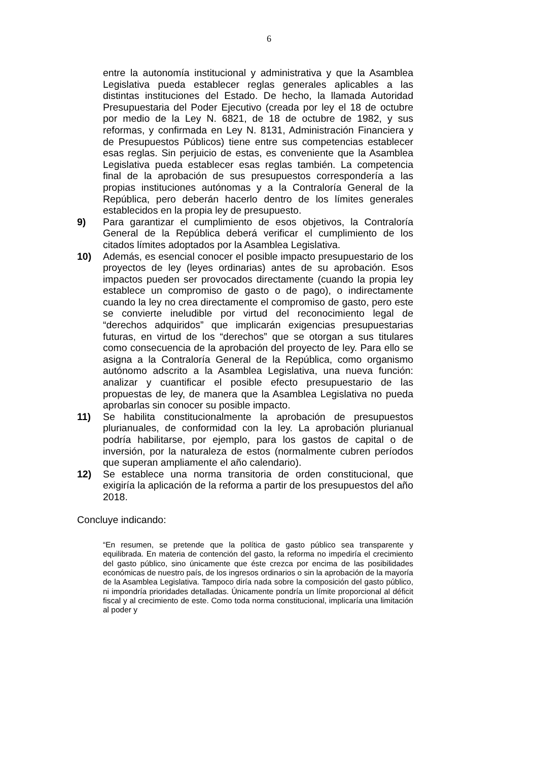6
entre la autonomía institucional y administrativa y que la Asamblea Legislativa pueda establecer reglas generales aplicables a las distintas instituciones del Estado. De hecho, la llamada Autoridad Presupuestaria del Poder Ejecutivo (creada por ley el 18 de octubre por medio de la Ley N. 6821, de 18 de octubre de 1982, y sus reformas, y confirmada en Ley N. 8131, Administración Financiera y de Presupuestos Públicos) tiene entre sus competencias establecer esas reglas. Sin perjuicio de estas, es conveniente que la Asamblea Legislativa pueda establecer esas reglas también. La competencia final de la aprobación de sus presupuestos correspondería a las propias instituciones autónomas y a la Contraloría General de la República, pero deberán hacerlo dentro de los límites generales establecidos en la propia ley de presupuesto.
9) Para garantizar el cumplimiento de esos objetivos, la Contraloría General de la República deberá verificar el cumplimiento de los citados límites adoptados por la Asamblea Legislativa.
10) Además, es esencial conocer el posible impacto presupuestario de los proyectos de ley (leyes ordinarias) antes de su aprobación. Esos impactos pueden ser provocados directamente (cuando la propia ley establece un compromiso de gasto o de pago), o indirectamente cuando la ley no crea directamente el compromiso de gasto, pero este se convierte ineludible por virtud del reconocimiento legal de “derechos adquiridos” que implicarán exigencias presupuestarias futuras, en virtud de los “derechos” que se otorgan a sus titulares como consecuencia de la aprobación del proyecto de ley. Para ello se asigna a la Contraloría General de la República, como organismo autónomo adscrito a la Asamblea Legislativa, una nueva función: analizar y cuantificar el posible efecto presupuestario de las propuestas de ley, de manera que la Asamblea Legislativa no pueda aprobarlas sin conocer su posible impacto.
11) Se habilita constitucionalmente la aprobación de presupuestos plurianuales, de conformidad con la ley. La aprobación plurianual podría habilitarse, por ejemplo, para los gastos de capital o de inversión, por la naturaleza de estos (normalmente cubren períodos que superan ampliamente el año calendario).
12) Se establece una norma transitoria de orden constitucional, que exigiría la aplicación de la reforma a partir de los presupuestos del año 2018.
Concluye indicando:
“En resumen, se pretende que la política de gasto público sea transparente y equilibrada. En materia de contención del gasto, la reforma no impediría el crecimiento del gasto público, sino únicamente que éste crezca por encima de las posibilidades económicas de nuestro país, de los ingresos ordinarios o sin la aprobación de la mayoría de la Asamblea Legislativa. Tampoco diría nada sobre la composición del gasto público, ni impondría prioridades detalladas. Únicamente pondría un límite proporcional al déficit fiscal y al crecimiento de este. Como toda norma constitucional, implicaría una limitación al poder y